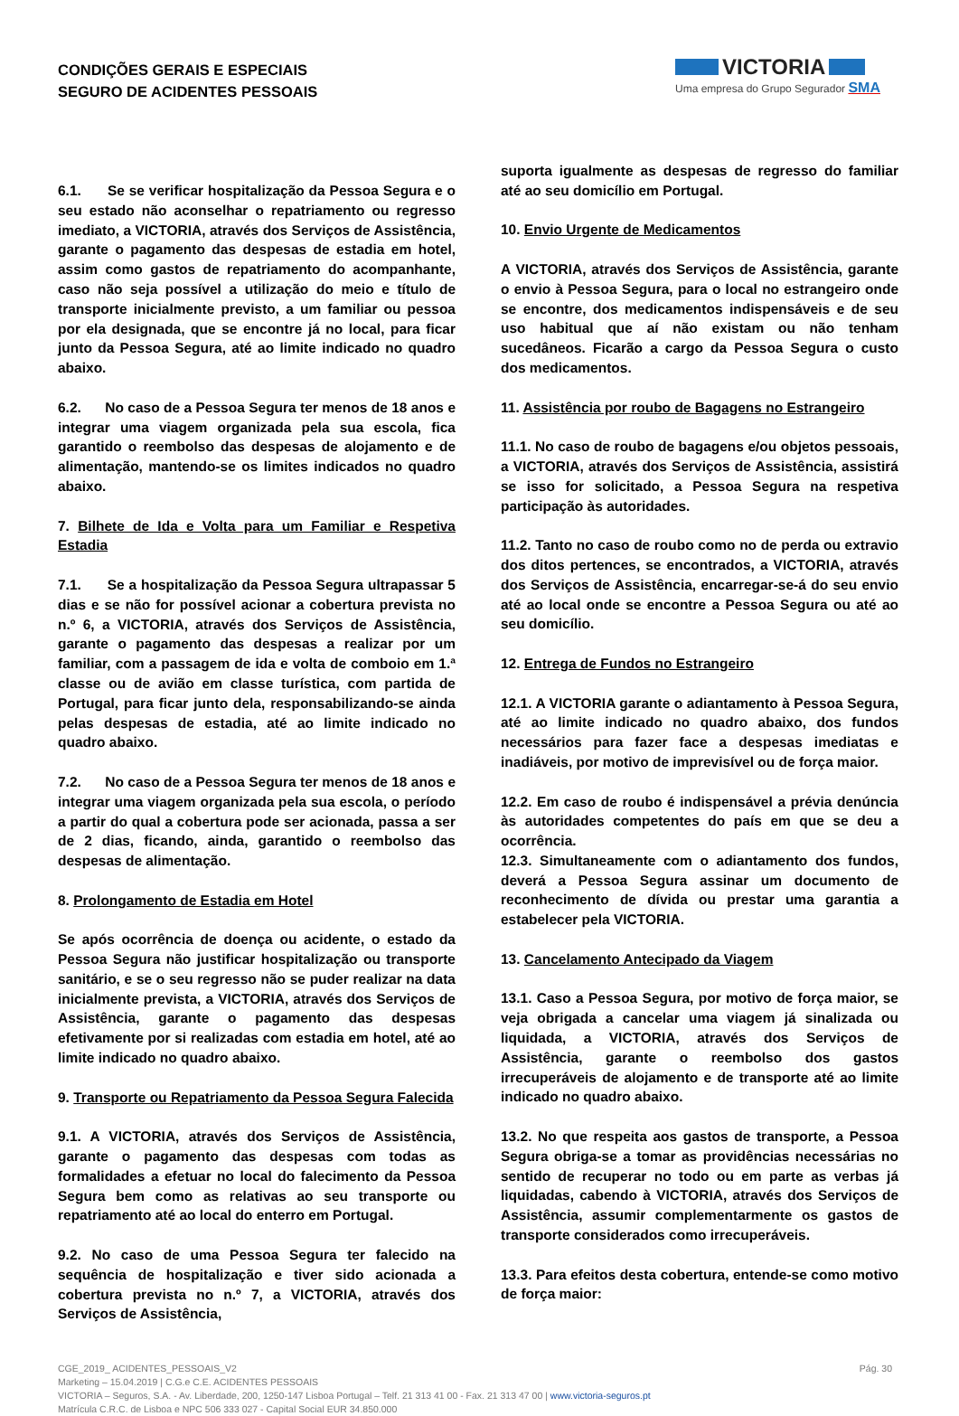CONDIÇÕES GERAIS E ESPECIAIS
SEGURO DE ACIDENTES PESSOAIS
VICTORIA
Uma empresa do Grupo Segurador SMA
6.1. Se se verificar hospitalização da Pessoa Segura e o seu estado não aconselhar o repatriamento ou regresso imediato, a VICTORIA, através dos Serviços de Assistência, garante o pagamento das despesas de estadia em hotel, assim como gastos de repatriamento do acompanhante, caso não seja possível a utilização do meio e título de transporte inicialmente previsto, a um familiar ou pessoa por ela designada, que se encontre já no local, para ficar junto da Pessoa Segura, até ao limite indicado no quadro abaixo.
6.2. No caso de a Pessoa Segura ter menos de 18 anos e integrar uma viagem organizada pela sua escola, fica garantido o reembolso das despesas de alojamento e de alimentação, mantendo-se os limites indicados no quadro abaixo.
7. Bilhete de Ida e Volta para um Familiar e Respetiva Estadia
7.1. Se a hospitalização da Pessoa Segura ultrapassar 5 dias e se não for possível acionar a cobertura prevista no n.º 6, a VICTORIA, através dos Serviços de Assistência, garante o pagamento das despesas a realizar por um familiar, com a passagem de ida e volta de comboio em 1.ª classe ou de avião em classe turística, com partida de Portugal, para ficar junto dela, responsabilizando-se ainda pelas despesas de estadia, até ao limite indicado no quadro abaixo.
7.2. No caso de a Pessoa Segura ter menos de 18 anos e integrar uma viagem organizada pela sua escola, o período a partir do qual a cobertura pode ser acionada, passa a ser de 2 dias, ficando, ainda, garantido o reembolso das despesas de alimentação.
8. Prolongamento de Estadia em Hotel
Se após ocorrência de doença ou acidente, o estado da Pessoa Segura não justificar hospitalização ou transporte sanitário, e se o seu regresso não se puder realizar na data inicialmente prevista, a VICTORIA, através dos Serviços de Assistência, garante o pagamento das despesas efetivamente por si realizadas com estadia em hotel, até ao limite indicado no quadro abaixo.
9. Transporte ou Repatriamento da Pessoa Segura Falecida
9.1. A VICTORIA, através dos Serviços de Assistência, garante o pagamento das despesas com todas as formalidades a efetuar no local do falecimento da Pessoa Segura bem como as relativas ao seu transporte ou repatriamento até ao local do enterro em Portugal.
9.2. No caso de uma Pessoa Segura ter falecido na sequência de hospitalização e tiver sido acionada a cobertura prevista no n.º 7, a VICTORIA, através dos Serviços de Assistência,
suporta igualmente as despesas de regresso do familiar até ao seu domicílio em Portugal.
10. Envio Urgente de Medicamentos
A VICTORIA, através dos Serviços de Assistência, garante o envio à Pessoa Segura, para o local no estrangeiro onde se encontre, dos medicamentos indispensáveis e de seu uso habitual que aí não existam ou não tenham sucedâneos. Ficarão a cargo da Pessoa Segura o custo dos medicamentos.
11. Assistência por roubo de Bagagens no Estrangeiro
11.1. No caso de roubo de bagagens e/ou objetos pessoais, a VICTORIA, através dos Serviços de Assistência, assistirá se isso for solicitado, a Pessoa Segura na respetiva participação às autoridades.
11.2. Tanto no caso de roubo como no de perda ou extravio dos ditos pertences, se encontrados, a VICTORIA, através dos Serviços de Assistência, encarregar-se-á do seu envio até ao local onde se encontre a Pessoa Segura ou até ao seu domicílio.
12. Entrega de Fundos no Estrangeiro
12.1. A VICTORIA garante o adiantamento à Pessoa Segura, até ao limite indicado no quadro abaixo, dos fundos necessários para fazer face a despesas imediatas e inadiáveis, por motivo de imprevisível ou de força maior.
12.2. Em caso de roubo é indispensável a prévia denúncia às autoridades competentes do país em que se deu a ocorrência.
12.3. Simultaneamente com o adiantamento dos fundos, deverá a Pessoa Segura assinar um documento de reconhecimento de dívida ou prestar uma garantia a estabelecer pela VICTORIA.
13. Cancelamento Antecipado da Viagem
13.1. Caso a Pessoa Segura, por motivo de força maior, se veja obrigada a cancelar uma viagem já sinalizada ou liquidada, a VICTORIA, através dos Serviços de Assistência, garante o reembolso dos gastos irrecuperáveis de alojamento e de transporte até ao limite indicado no quadro abaixo.
13.2. No que respeita aos gastos de transporte, a Pessoa Segura obriga-se a tomar as providências necessárias no sentido de recuperar no todo ou em parte as verbas já liquidadas, cabendo à VICTORIA, através dos Serviços de Assistência, assumir complementarmente os gastos de transporte considerados como irrecuperáveis.
13.3. Para efeitos desta cobertura, entende-se como motivo de força maior:
Pág. 30 CGE_2019_ ACIDENTES_PESSOAIS_V2
Marketing – 15.04.2019 | C.G.e C.E. ACIDENTES PESSOAIS
VICTORIA – Seguros, S.A. - Av. Liberdade, 200, 1250-147 Lisboa Portugal – Telf. 21 313 41 00 - Fax. 21 313 47 00 | www.victoria-seguros.pt
Matrícula C.R.C. de Lisboa e NPC 506 333 027 - Capital Social EUR 34.850.000